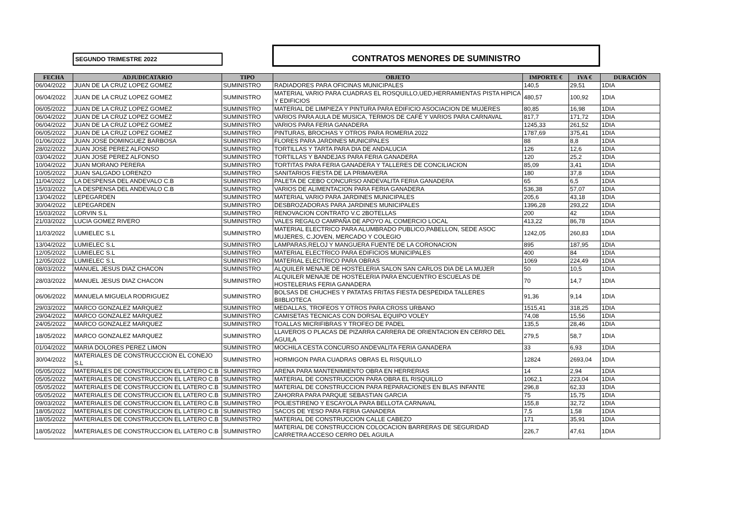SEGUNDO TRIMESTRE 2022
CONTRATOS MENORES DE SUMINISTRO
| FECHA | ADJUDICATARIO | TIPO | OBJETO | IMPORTE € | IVA € | DURACIÓN |
| --- | --- | --- | --- | --- | --- | --- |
| 06/04/2022 | JUAN DE LA CRUZ LOPEZ GOMEZ | SUMINISTRO | RADIADORES PARA OFICINAS MUNICIPALES | 140,5 | 29,51 | 1DIA |
| 06/04/2022 | JUAN DE LA CRUZ LOPEZ GOMEZ | SUMINISTRO | MATERIAL VARIO PARA CUADRAS EL ROSQUILLO,UED,HERRAMIENTAS PISTA HIPICA Y EDIFICIOS | 480,57 | 100,92 | 1DIA |
| 06/05/2022 | JUAN DE LA CRUZ LOPEZ GOMEZ | SUMINISTRO | MATERIAL DE LIMPIEZA Y PINTURA PARA EDIFICIO ASOCIACION DE MUJERES | 80,85 | 16,98 | 1DIA |
| 06/04/2022 | JUAN DE LA CRUZ LOPEZ GOMEZ | SUMINISTRO | VARIOS PARA AULA DE MUSICA, TERMOS DE CAFÉ Y VARIOS PARA CARNAVAL | 817,7 | 171,72 | 1DIA |
| 06/04/2022 | JUAN DE LA CRUZ LOPEZ GOMEZ | SUMINISTRO | VARIOS PARA FERIA GANADERA | 1245,33 | 261,52 | 1DIA |
| 06/05/2022 | JUAN DE LA CRUZ LOPEZ GOMEZ | SUMINISTRO | PINTURAS, BROCHAS Y OTROS PARA ROMERIA 2022 | 1787,69 | 375,41 | 1DIA |
| 01/06/2022 | JUAN JOSE DOMINGUEZ BARBOSA | SUMINISTRO | FLORES PARA JARDINES MUNICIPALES | 88 | 8,8 | 1DIA |
| 28/02/2022 | JUAN JOSE PEREZ ALFONSO | SUMINISTRO | TORTILLAS Y TARTA PARA DIA DE ANDALUCIA | 126 | 12,6 | 1DIA |
| 03/04/2022 | JUAN JOSE PEREZ ALFONSO | SUMINISTRO | TORTILLAS Y BANDEJAS PARA FERIA GANADERA | 120 | 25,2 | 1DIA |
| 10/04/2022 | JUAN MORANO PERERA | SUMINISTRO | TORTITAS PARA FERIA GANADERA Y TALLERES DE CONCILIACION | 85,09 | 3,41 | 1DIA |
| 10/05/2022 | JUAN SALGADO LORENZO | SUMINISTRO | SANITARIOS FIESTA DE LA PRIMAVERA | 180 | 37,8 | 1DIA |
| 11/04/2022 | LA DESPENSA DEL ANDEVALO C.B | SUMINISTRO | PALETA DE CEBO CONCURSO ANDEVALITA FERIA GANADERA | 65 | 6,5 | 1DIA |
| 15/03/2022 | LA DESPENSA DEL ANDEVALO C.B | SUMINISTRO | VARIOS DE ALIMENTACION PARA FERIA GANADERA | 536,38 | 57,07 | 1DIA |
| 13/04/2022 | LEPEGARDEN | SUMINISTRO | MATERIAL VARIO PARA JARDINES MUNICIPALES | 205,6 | 43,18 | 1DIA |
| 30/04/2022 | LEPEGARDEN | SUMINISTRO | DESBROZADORAS PARA JARDINES MUNICIPALES | 1396,28 | 293,22 | 1DIA |
| 15/03/2022 | LORVIN S.L | SUMINISTRO | RENOVACION CONTRATO V.C 2BOTELLAS | 200 | 42 | 1DIA |
| 21/03/2022 | LUCIA GOMEZ RIVERO | SUMINISTRO | VALES REGALO CAMPAÑA DE APOYO AL COMERCIO LOCAL | 413,22 | 86,78 | 1DIA |
| 11/03/2022 | LUMIELEC S.L | SUMINISTRO | MATERIAL ELECTRICO PARA ALUMBRADO PUBLICO,PABELLON, SEDE ASOC MUJERES, C.JOVEN, MERCADO Y COLEGIO | 1242,05 | 260,83 | 1DIA |
| 13/04/2022 | LUMIELEC S.L | SUMINISTRO | LAMPARAS,RELOJ Y MANGUERA FUENTE DE LA CORONACION | 895 | 187,95 | 1DIA |
| 12/05/2022 | LUMIELEC S.L | SUMINISTRO | MATERIAL ELECTRICO PARA EDIFICIOS MUNICIPALES | 400 | 84 | 1DIA |
| 12/05/2022 | LUMIELEC S.L | SUMINISTRO | MATERIAL ELECTRICO PARA OBRAS | 1069 | 224,49 | 1DIA |
| 08/03/2022 | MANUEL JESUS DIAZ CHACON | SUMINISTRO | ALQUILER MENAJE DE HOSTELERIA SALON SAN CARLOS DIA DE LA MUJER | 50 | 10,5 | 1DIA |
| 28/03/2022 | MANUEL JESUS DIAZ CHACON | SUMINISTRO | ALQUILER MENAJE DE HOSTELERIA PARA ENCUENTRO ESCUELAS DE HOSTELERIAS FERIA GANADERA | 70 | 14,7 | 1DIA |
| 06/06/2022 | MANUELA MIGUELA RODRIGUEZ | SUMINISTRO | BOLSAS DE CHUCHES Y PATATAS FRITAS FIESTA DESPEDIDA TALLERES BIIBLIOTECA | 91,36 | 9,14 | 1DIA |
| 29/03/2022 | MARCO GONZALEZ MARQUEZ | SUMINISTRO | MEDALLAS, TROFEOS Y OTROS PARA CROSS URBANO | 1515,41 | 318,25 | 1DIA |
| 29/04/2022 | MARCO GONZALEZ MARQUEZ | SUMINISTRO | CAMISETAS TECNICAS CON DORSAL EQUIPO VOLEY | 74,08 | 15,56 | 1DIA |
| 24/05/2022 | MARCO GONZALEZ MARQUEZ | SUMINISTRO | TOALLAS MICRIFIBRAS Y TROFEO DE PADEL | 135,5 | 28,46 | 1DIA |
| 18/05/2022 | MARCO GONZALEZ MARQUEZ | SUMINISTRO | LLAVEROS O PLACAS DE PIZARRA CARRERA DE ORIENTACION EN CERRO DEL AGUILA | 279,5 | 58,7 | 1DIA |
| 01/04/2022 | MARIA DOLORES PEREZ LIMON | SUMINISTRO | MOCHILA CESTA CONCURSO ANDEVALITA FERIA GANADERA | 33 | 6,93 | 1DIA |
| 30/04/2022 | MATERIALES DE CONSTRUCCCION EL CONEJO S.L | SUMINISTRO | HORMIGON PARA CUADRAS OBRAS EL RISQUILLO | 12824 | 2693,04 | 1DIA |
| 05/05/2022 | MATERIALES DE CONSTRUCCION EL LATERO C.B | SUMINISTRO | ARENA PARA MANTENIMIENTO OBRA EN HERRERIAS | 14 | 2,94 | 1DIA |
| 05/05/2022 | MATERIALES DE CONSTRUCCION EL LATERO C.B | SUMINISTRO | MATERIAL DE CONSTRUCCION PARA OBRA EL RISQUILLO | 1062,1 | 223,04 | 1DIA |
| 05/05/2022 | MATERIALES DE CONSTRUCCION EL LATERO C.B | SUMINISTRO | MATERIAL DE CONSTRUCCION PARA REPARACIONES EN BLAS INFANTE | 296,8 | 62,33 | 1DIA |
| 05/05/2022 | MATERIALES DE CONSTRUCCION EL LATERO C.B | SUMINISTRO | ZAHORRA PARA PARQUE SEBASTIAN GARCIA | 75 | 15,75 | 1DIA |
| 09/03/2022 | MATERIALES DE CONSTRUCCION EL LATERO C.B | SUMINISTRO | POLIESTIRENO Y ESCAYOLA PARA BELLOTA CARNAVAL | 155,8 | 32,72 | 1DIA |
| 18/05/2022 | MATERIALES DE CONSTRUCCION EL LATERO C.B | SUMINISTRO | SACOS DE YESO PARA FERIA GANADERA | 7,5 | 1,58 | 1DIA |
| 18/05/2022 | MATERIALES DE CONSTRUCCION EL LATERO C.B | SUMINISTRO | MATERIAL DE CONSTRUCCION CALLE CABEZO | 171 | 35,91 | 1DIA |
| 18/05/2022 | MATERIALES DE CONSTRUCCION EL LATERO C.B | SUMINISTRO | MATERIAL DE CONSTRUCCION COLOCACION BARRERAS DE SEGURIDAD CARRETRA ACCESO CERRO DEL AGUILA | 226,7 | 47,61 | 1DIA |